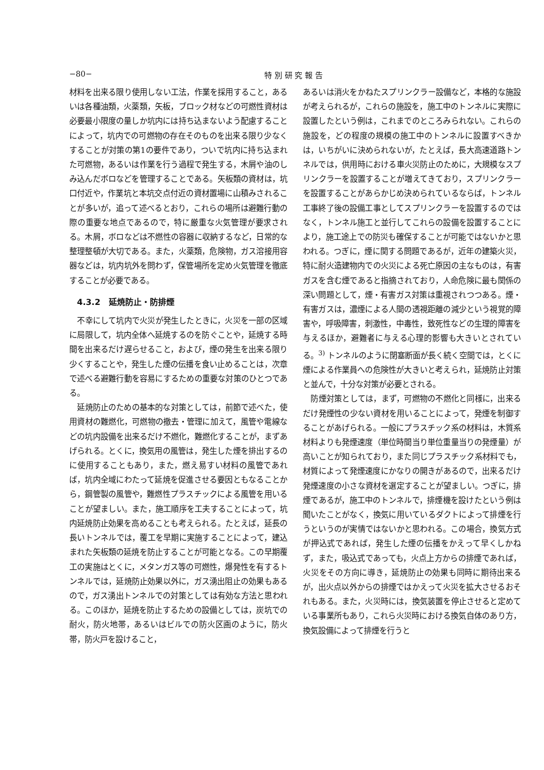−80− 特 別 研 究 報 告
材料を出来る限り使用しない工法，作業を採用すること，あるいは各種油類，火薬類，矢板，ブロック材などの可燃性資材は必要最小限度の量しか坑内には持ち込まないよう配慮することによって，坑内での可燃物の存在そのものを出来る限り少なくすることが対策の第1の要件であり，ついで坑内に持ち込まれた可燃物，あるいは作業を行う過程で発生する，木屑や油のしみ込んだボロなどを管理することである。矢板類の資材は，坑口付近や，作業坑と本坑交点付近の資材置場に山積みされることが多いが，追って述べるとおり，これらの場所は避難行動の際の重要な地点であるので，特に厳重な火気管理が要求される。木屑，ボロなどは不燃性の容器に収納するなど，日常的な整理整頓が大切である。また，火薬類，危険物，ガス溶接用容器などは，坑内坑外を問わず，保管場所を定め火気管理を徹底することが必要である。
4.3.2　延焼防止・防排煙
不幸にして坑内で火災が発生したときに，火災を一部の区域に局限して，坑内全体へ延焼するのを防ぐことや，延焼する時間を出来るだけ遅らせること，および，煙の発生を出来る限り少くすることや，発生した煙の伝播を食い止めることは，次章で述べる避難行動を容易にするための重要な対策のひとつである。
延焼防止のための基本的な対策としては，前節で述べた，使用資材の難燃化，可燃物の撤去・管理に加えて，風管や電線などの坑内設備を出来るだけ不燃化，難燃化することが，まずあげられる。とくに，換気用の風管は，発生した煙を排出するのに使用することもあり，また，燃え易すい材料の風管であれば，坑内全域にわたって延焼を促進させる要因ともなることから，鋼管製の風管や，難燃性プラスチックによる風管を用いることが望ましい。また，施工順序を工夫することによって，坑内延焼防止効果を高めることも考えられる。たとえば，延長の長いトンネルでは，覆工を早期に実施することによって，建込まれた矢板類の延焼を防止することが可能となる。この早期覆工の実施はとくに，メタンガス等の可燃性，爆発性を有するトンネルでは，延焼防止効果以外に，ガス湧出阻止の効果もあるので，ガス湧出トンネルでの対策としては有効な方法と思われる。このほか，延焼を防止するための設備としては，炭坑での耐火，防火地帯，あるいはビルでの防火区画のように，防火帯，防火戸を設けること，
あるいは消火をかねたスプリンクラー設備など，本格的な施設が考えられるが，これらの施設を，施工中のトンネルに実際に設置したという例は，これまでのところみられない。これらの施設を，どの程度の規模の施工中のトンネルに設置すべきかは，いちがいに決められないが，たとえば，長大高速道路トンネルでは，供用時における車火災防止のために，大規模なスプリンクラーを設置することが増えてきており，スプリンクラーを設置することがあらかじめ決められているならば，トンネル工事終了後の設備工事としてスプリンクラーを設置するのではなく，トンネル施工と並行してこれらの設備を設置することにより，施工途上での防災も確保することが可能ではないかと思われる。つぎに，煙に関する問題であるが，近年の建築火災，特に耐火造建物内での火災による死亡原因の主なものは，有害ガスを含む煙であると指摘されており，人命危険に最も関係の深い問題として，煙・有害ガス対策は重視されつつある。煙・有害ガスは，濃煙による人間の透視距離の減少という視覚的障害や，呼吸障害，刺激性，中毒性，致死性などの生理的障害を与えるほか，避難者に与える心理的影響も大きいとされている。<sup>3)</sup> トンネルのように閉塞断面が長く続く空間では，とくに煙による作業員への危険性が大きいと考えられ，延焼防止対策と並んで，十分な対策が必要とされる。
防煙対策としては，まず，可燃物の不燃化と同様に，出来るだけ発煙性の少ない資材を用いることによって，発煙を制御することがあげられる。一般にプラスチック系の材料は，木質系材料よりも発煙速度（単位時間当り単位重量当りの発煙量）が高いことが知られており，また同じプラスチック系材料でも，材質によって発煙速度にかなりの開きがあるので，出来るだけ発煙速度の小さな資材を選定することが望ましい。つぎに，排煙であるが，施工中のトンネルで，排煙機を設けたという例は聞いたことがなく，換気に用いているダクトによって排煙を行うというのが実情ではないかと思われる。この場合，換気方式が押込式であれば，発生した煙の伝播をかえって早くしかねず，また，吸込式であっても，火点上方からの排煙であれば，火災をその方向に導き，延焼防止の効果も同時に期待出来るが，出火点以外からの排煙ではかえって火災を拡大させるおそれもある。また，火災時には，換気装置を停止させると定めている事業所もあり，これら火災時における換気自体のあり方，換気設備によって排煙を行うと